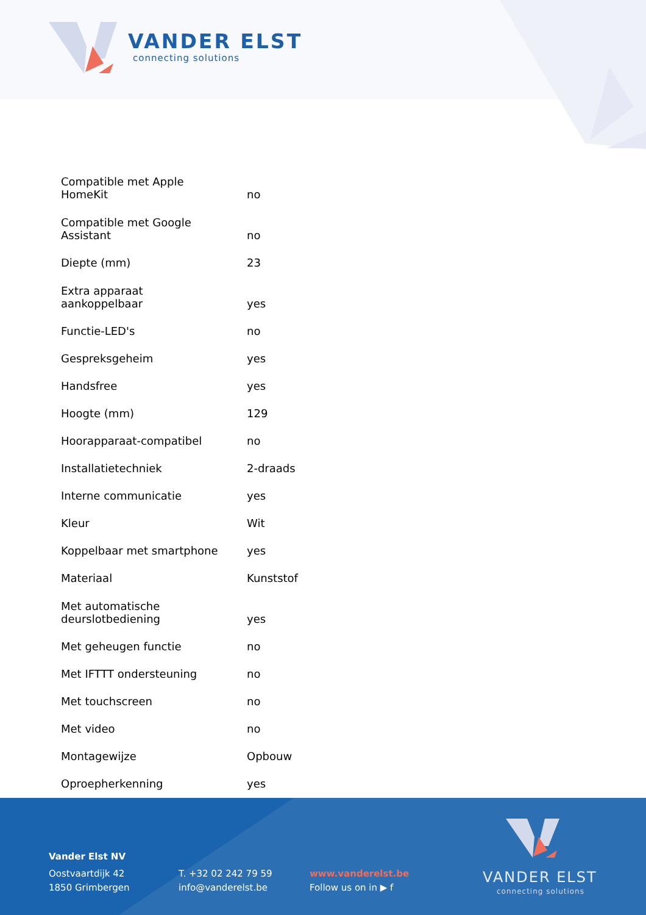VANDER ELST
connecting solutions
| Compatible met Apple HomeKit | no |
| Compatible met Google Assistant | no |
| Diepte (mm) | 23 |
| Extra apparaat aankoppelbaar | yes |
| Functie-LED's | no |
| Gespreksgeheim | yes |
| Handsfree | yes |
| Hoogte (mm) | 129 |
| Hoorapparaat-compatibel | no |
| Installatietechniek | 2-draads |
| Interne communicatie | yes |
| Kleur | Wit |
| Koppelbaar met smartphone | yes |
| Materiaal | Kunststof |
| Met automatische deurslotbediening | yes |
| Met geheugen functie | no |
| Met IFTTT ondersteuning | no |
| Met touchscreen | no |
| Met video | no |
| Montagewijze | Opbouw |
| Oproepherkenning | yes |
Vander Elst NV
Oostvaartdijk 42
1850 Grimbergen
T. +32 02 242 79 59
info@vanderelst.be
www.vanderelst.be
Follow us on in ▶ f
VANDER ELST
connecting solutions